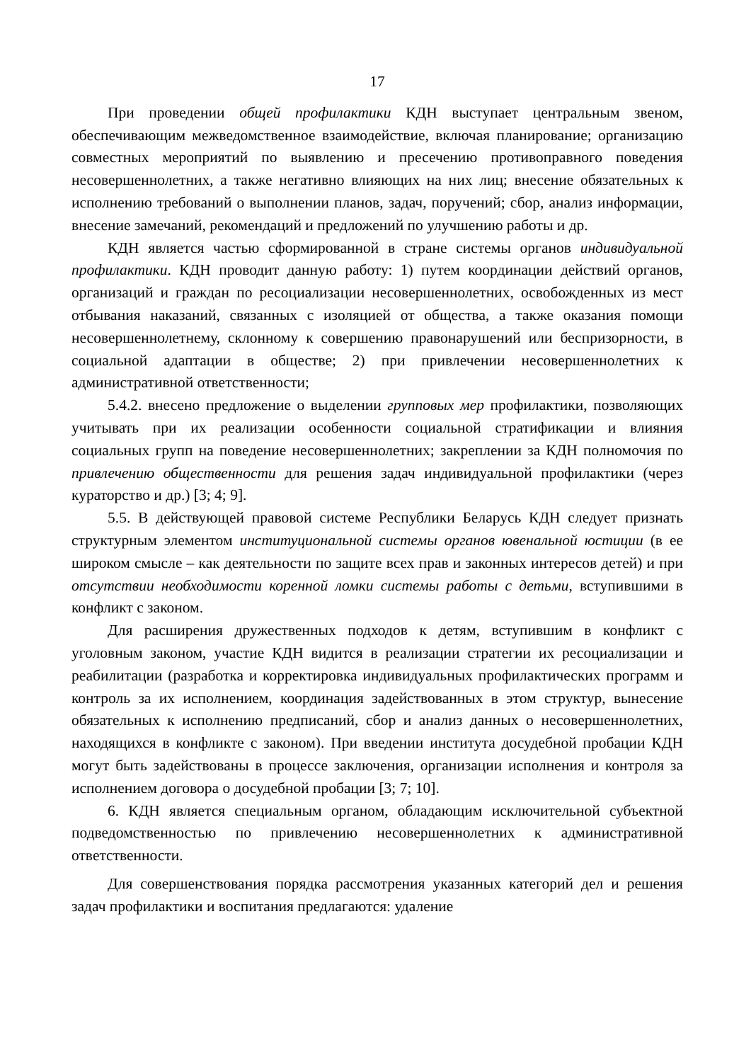17
При проведении общей профилактики КДН выступает центральным звеном, обеспечивающим межведомственное взаимодействие, включая планирование; организацию совместных мероприятий по выявлению и пресечению противоправного поведения несовершеннолетних, а также негативно влияющих на них лиц; внесение обязательных к исполнению требований о выполнении планов, задач, поручений; сбор, анализ информации, внесение замечаний, рекомендаций и предложений по улучшению работы и др.
КДН является частью сформированной в стране системы органов индивидуальной профилактики. КДН проводит данную работу: 1) путем координации действий органов, организаций и граждан по ресоциализации несовершеннолетних, освобожденных из мест отбывания наказаний, связанных с изоляцией от общества, а также оказания помощи несовершеннолетнему, склонному к совершению правонарушений или беспризорности, в социальной адаптации в обществе; 2) при привлечении несовершеннолетних к административной ответственности;
5.4.2. внесено предложение о выделении групповых мер профилактики, позволяющих учитывать при их реализации особенности социальной стратификации и влияния социальных групп на поведение несовершеннолетних; закреплении за КДН полномочия по привлечению общественности для решения задач индивидуальной профилактики (через кураторство и др.) [3; 4; 9].
5.5. В действующей правовой системе Республики Беларусь КДН следует признать структурным элементом институциональной системы органов ювенальной юстиции (в ее широком смысле – как деятельности по защите всех прав и законных интересов детей) и при отсутствии необходимости коренной ломки системы работы с детьми, вступившими в конфликт с законом.
Для расширения дружественных подходов к детям, вступившим в конфликт с уголовным законом, участие КДН видится в реализации стратегии их ресоциализации и реабилитации (разработка и корректировка индивидуальных профилактических программ и контроль за их исполнением, координация задействованных в этом структур, вынесение обязательных к исполнению предписаний, сбор и анализ данных о несовершеннолетних, находящихся в конфликте с законом). При введении института досудебной пробации КДН могут быть задействованы в процессе заключения, организации исполнения и контроля за исполнением договора о досудебной пробации [3; 7; 10].
6. КДН является специальным органом, обладающим исключительной субъектной подведомственностью по привлечению несовершеннолетних к административной ответственности.
Для совершенствования порядка рассмотрения указанных категорий дел и решения задач профилактики и воспитания предлагаются: удаление